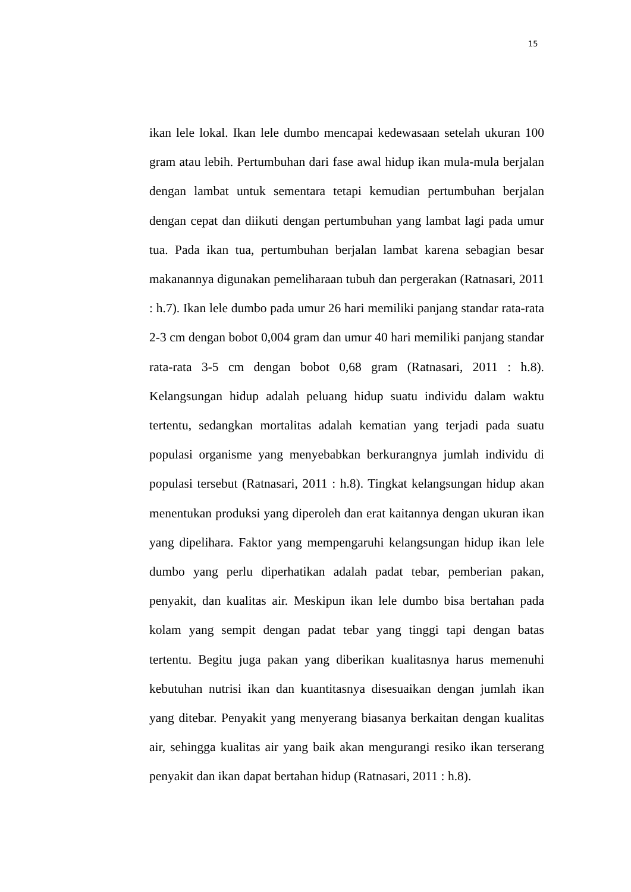15
ikan lele lokal. Ikan lele dumbo mencapai kedewasaan setelah ukuran 100 gram atau lebih. Pertumbuhan dari fase awal hidup ikan mula-mula berjalan dengan lambat untuk sementara tetapi kemudian pertumbuhan berjalan dengan cepat dan diikuti dengan pertumbuhan yang lambat lagi pada umur tua. Pada ikan tua, pertumbuhan berjalan lambat karena sebagian besar makanannya digunakan pemeliharaan tubuh dan pergerakan (Ratnasari, 2011 : h.7). Ikan lele dumbo pada umur 26 hari memiliki panjang standar rata-rata 2-3 cm dengan bobot 0,004 gram dan umur 40 hari memiliki panjang standar rata-rata 3-5 cm dengan bobot 0,68 gram (Ratnasari, 2011 : h.8). Kelangsungan hidup adalah peluang hidup suatu individu dalam waktu tertentu, sedangkan mortalitas adalah kematian yang terjadi pada suatu populasi organisme yang menyebabkan berkurangnya jumlah individu di populasi tersebut (Ratnasari, 2011 : h.8). Tingkat kelangsungan hidup akan menentukan produksi yang diperoleh dan erat kaitannya dengan ukuran ikan yang dipelihara. Faktor yang mempengaruhi kelangsungan hidup ikan lele dumbo yang perlu diperhatikan adalah padat tebar, pemberian pakan, penyakit, dan kualitas air. Meskipun ikan lele dumbo bisa bertahan pada kolam yang sempit dengan padat tebar yang tinggi tapi dengan batas tertentu. Begitu juga pakan yang diberikan kualitasnya harus memenuhi kebutuhan nutrisi ikan dan kuantitasnya disesuaikan dengan jumlah ikan yang ditebar. Penyakit yang menyerang biasanya berkaitan dengan kualitas air, sehingga kualitas air yang baik akan mengurangi resiko ikan terserang penyakit dan ikan dapat bertahan hidup (Ratnasari, 2011 : h.8).